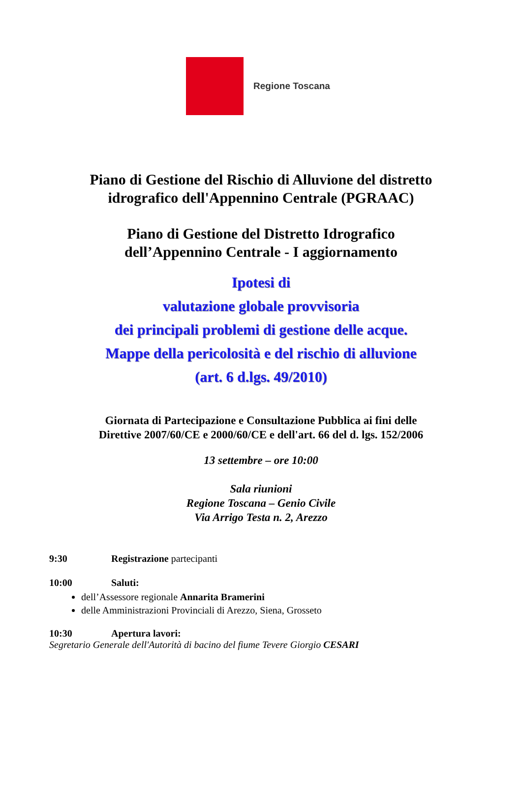Regione Toscana
Piano di Gestione del Rischio di Alluvione del distretto
idrografico dell'Appennino Centrale (PGRAAC)
Piano di Gestione del Distretto Idrografico
dell’Appennino Centrale - I aggiornamento
Ipotesi di
valutazione globale provvisoria
dei principali problemi di gestione delle acque.
Mappe della pericolosità e del rischio di alluvione
(art. 6 d.lgs. 49/2010)
Giornata di Partecipazione e Consultazione Pubblica ai fini delle
Direttive 2007/60/CE e 2000/60/CE e dell'art. 66 del d. lgs. 152/2006
13 settembre – ore 10:00
Sala riunioni
Regione Toscana – Genio Civile
Via Arrigo Testa n. 2, Arezzo
9:30 Registrazione partecipanti
10:00 Saluti:
dell’Assessore regionale Annarita Bramerini
delle Amministrazioni Provinciali di Arezzo, Siena, Grosseto
10:30 Apertura lavori:
Segretario Generale dell'Autorità di bacino del fiume Tevere Giorgio CESARI